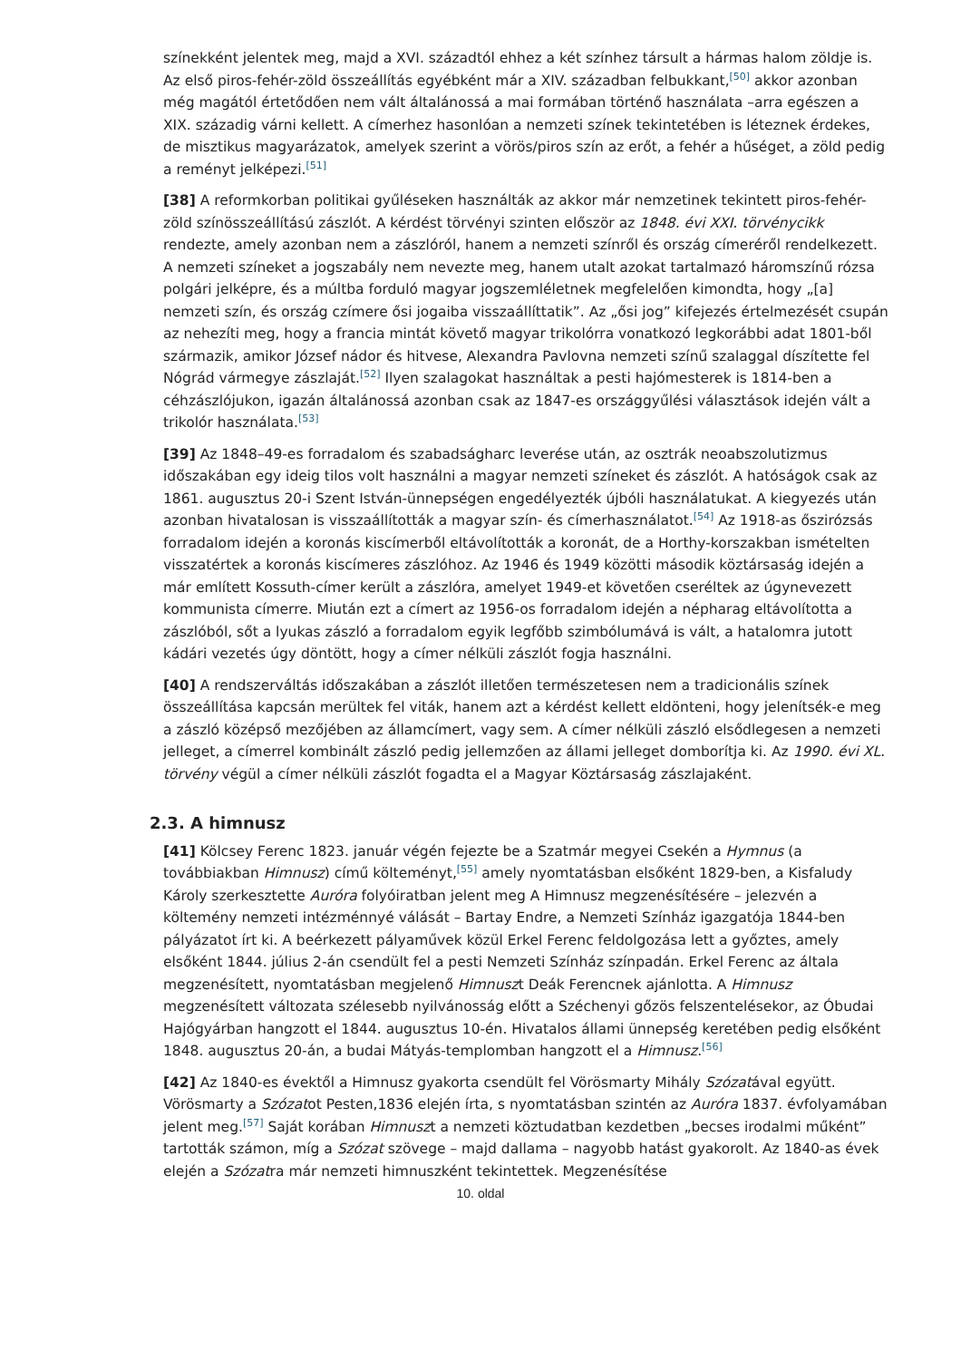színekként jelentek meg, majd a XVI. századtól ehhez a két színhez társult a hármas halom zöldje is. Az első piros-fehér-zöld összeállítás egyébként már a XIV. században felbukkant,<sup>[50]</sup> akkor azonban még magától értetődően nem vált általánossá a mai formában történő használata –arra egészen a XIX. századig várni kellett. A címerhez hasonlóan a nemzeti színek tekintetében is léteznek érdekes, de misztikus magyarázatok, amelyek szerint a vörös/piros szín az erőt, a fehér a hűséget, a zöld pedig a reményt jelképezi.<sup>[51]</sup>
[38] A reformkorban politikai gyűléseken használták az akkor már nemzetinek tekintett piros-fehér-zöld színösszeállítású zászlót. A kérdést törvényi szinten először az 1848. évi XXI. törvénycikk rendezte, amely azonban nem a zászlóról, hanem a nemzeti színről és ország címeréről rendelkezett. A nemzeti színeket a jogszabály nem nevezte meg, hanem utalt azokat tartalmazó háromszínű rózsa polgári jelképre, és a múltba forduló magyar jogszemléletnek megfelelően kimondta, hogy „[a] nemzeti szín, és ország czímere ősi jogaiba visszaállíttatik”. Az „ősi jog” kifejezés értelmezését csupán az nehezíti meg, hogy a francia mintát követő magyar trikolórra vonatkozó legkorábbi adat 1801-ből származik, amikor József nádor és hitvese, Alexandra Pavlovna nemzeti színű szalaggal díszítette fel Nógrád vármegye zászlaját.<sup>[52]</sup> Ilyen szalagokat használtak a pesti hajómesterek is 1814-ben a céhzászlójukon, igazán általánossá azonban csak az 1847-es országgyűlési választások idején vált a trikolór használata.<sup>[53]</sup>
[39] Az 1848–49-es forradalom és szabadságharc leverése után, az osztrák neoabszolutizmus időszakában egy ideig tilos volt használni a magyar nemzeti színeket és zászlót. A hatóságok csak az 1861. augusztus 20-i Szent István-ünnepségen engedélyezték újbóli használatukat. A kiegyezés után azonban hivatalosan is visszaállították a magyar szín- és címerhasználatot.<sup>[54]</sup> Az 1918-as őszirózsás forradalom idején a koronás kiscímerből eltávolították a koronát, de a Horthy-korszakban ismételten visszatértek a koronás kiscímeres zászlóhoz. Az 1946 és 1949 közötti második köztársaság idején a már említett Kossuth-címer került a zászlóra, amelyet 1949-et követően cseréltek az úgynevezett kommunista címerre. Miután ezt a címert az 1956-os forradalom idején a népharag eltávolította a zászlóból, sőt a lyukas zászló a forradalom egyik legfőbb szimbólumává is vált, a hatalomra jutott kádári vezetés úgy döntött, hogy a címer nélküli zászlót fogja használni.
[40] A rendszerváltás időszakában a zászlót illetően természetesen nem a tradicionális színek összeállítása kapcsán merültek fel viták, hanem azt a kérdést kellett eldönteni, hogy jelenítsék-e meg a zászló középső mezőjében az államcímert, vagy sem. A címer nélküli zászló elsődlegesen a nemzeti jelleget, a címerrel kombinált zászló pedig jellemzően az állami jelleget domborítja ki. Az 1990. évi XL. törvény végül a címer nélküli zászlót fogadta el a Magyar Köztársaság zászlajaként.
2.3. A himnusz
[41] Kölcsey Ferenc 1823. január végén fejezte be a Szatmár megyei Csekén a Hymnus (a továbbiakban Himnusz) című költeményt,<sup>[55]</sup> amely nyomtatásban elsőként 1829-ben, a Kisfaludy Károly szerkesztette Auróra folyóiratban jelent meg A Himnusz megzenésítésére – jelezvén a költemény nemzeti intézménnyé válását – Bartay Endre, a Nemzeti Színház igazgatója 1844-ben pályázatot írt ki. A beérkezett pályaművek közül Erkel Ferenc feldolgozása lett a győztes, amely elsőként 1844. július 2-án csendült fel a pesti Nemzeti Színház színpadán. Erkel Ferenc az általa megzenésített, nyomtatásban megjelenő Himnuszt Deák Ferencnek ajánlotta. A Himnusz megzenésített változata szélesebb nyilvánosság előtt a Széchenyi gőzös felszentelésekor, az Óbudai Hajógyárban hangzott el 1844. augusztus 10-én. Hivatalos állami ünnepség keretében pedig elsőként 1848. augusztus 20-án, a budai Mátyás-templomban hangzott el a Himnusz.<sup>[56]</sup>
[42] Az 1840-es évektől a Himnusz gyakorta csendült fel Vörösmarty Mihály Szózatával együtt. Vörösmarty a Szózatot Pesten,1836 elején írta, s nyomtatásban szintén az Auróra 1837. évfolyamában jelent meg.<sup>[57]</sup> Saját korában Himnuszt a nemzeti köztudatban kezdetben „becses irodalmi műként” tartották számon, míg a Szózat szövege – majd dallama – nagyobb hatást gyakorolt. Az 1840-as évek elején a Szózatra már nemzeti himnuszként tekintettek. Megzenésítése
10. oldal